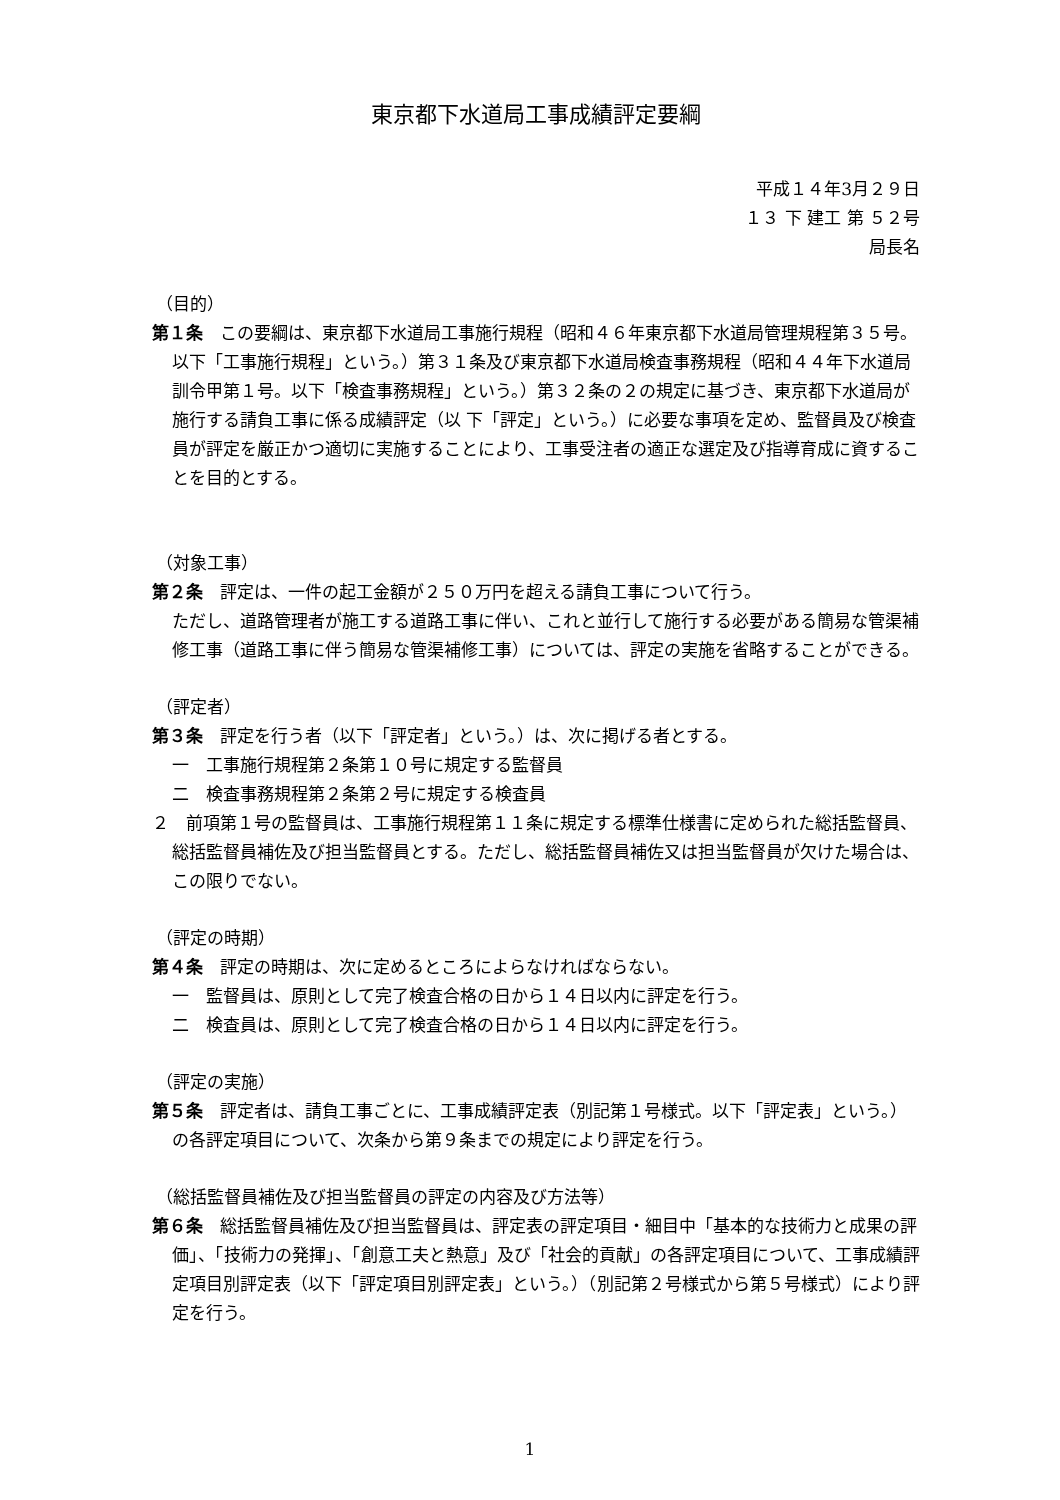東京都下水道局工事成績評定要綱
平成１４年3月２９日
１３ 下 建工 第 ５２号
局長名
（目的）
第１条　この要綱は、東京都下水道局工事施行規程（昭和４６年東京都下水道局管理規程第３５号。以下「工事施行規程」という。）第３１条及び東京都下水道局検査事務規程（昭和４４年下水道局訓令甲第１号。以下「検査事務規程」という。）第３２条の２の規定に基づき、東京都下水道局が施行する請負工事に係る成績評定（以 下「評定」という。）に必要な事項を定め、監督員及び検査員が評定を厳正かつ適切に実施することにより、工事受注者の適正な選定及び指導育成に資することを目的とする。
（対象工事）
第２条　評定は、一件の起工金額が２５０万円を超える請負工事について行う。
ただし、道路管理者が施工する道路工事に伴い、これと並行して施行する必要がある簡易な管渠補修工事（道路工事に伴う簡易な管渠補修工事）については、評定の実施を省略することができる。
（評定者）
第３条　評定を行う者（以下「評定者」という。）は、次に掲げる者とする。
一　工事施行規程第２条第１０号に規定する監督員
二　検査事務規程第２条第２号に規定する検査員
２　前項第１号の監督員は、工事施行規程第１１条に規定する標準仕様書に定められた総括監督員、総括監督員補佐及び担当監督員とする。ただし、総括監督員補佐又は担当監督員が欠けた場合は、この限りでない。
（評定の時期）
第４条　評定の時期は、次に定めるところによらなければならない。
一　監督員は、原則として完了検査合格の日から１４日以内に評定を行う。
二　検査員は、原則として完了検査合格の日から１４日以内に評定を行う。
（評定の実施）
第５条　評定者は、請負工事ごとに、工事成績評定表（別記第１号様式。以下「評定表」という。）の各評定項目について、次条から第９条までの規定により評定を行う。
（総括監督員補佐及び担当監督員の評定の内容及び方法等）
第６条　総括監督員補佐及び担当監督員は、評定表の評定項目・細目中「基本的な技術力と成果の評価」、「技術力の発揮」、「創意工夫と熱意」及び「社会的貢献」の各評定項目について、工事成績評定項目別評定表（以下「評定項目別評定表」という。）（別記第２号様式から第５号様式）により評定を行う。
1